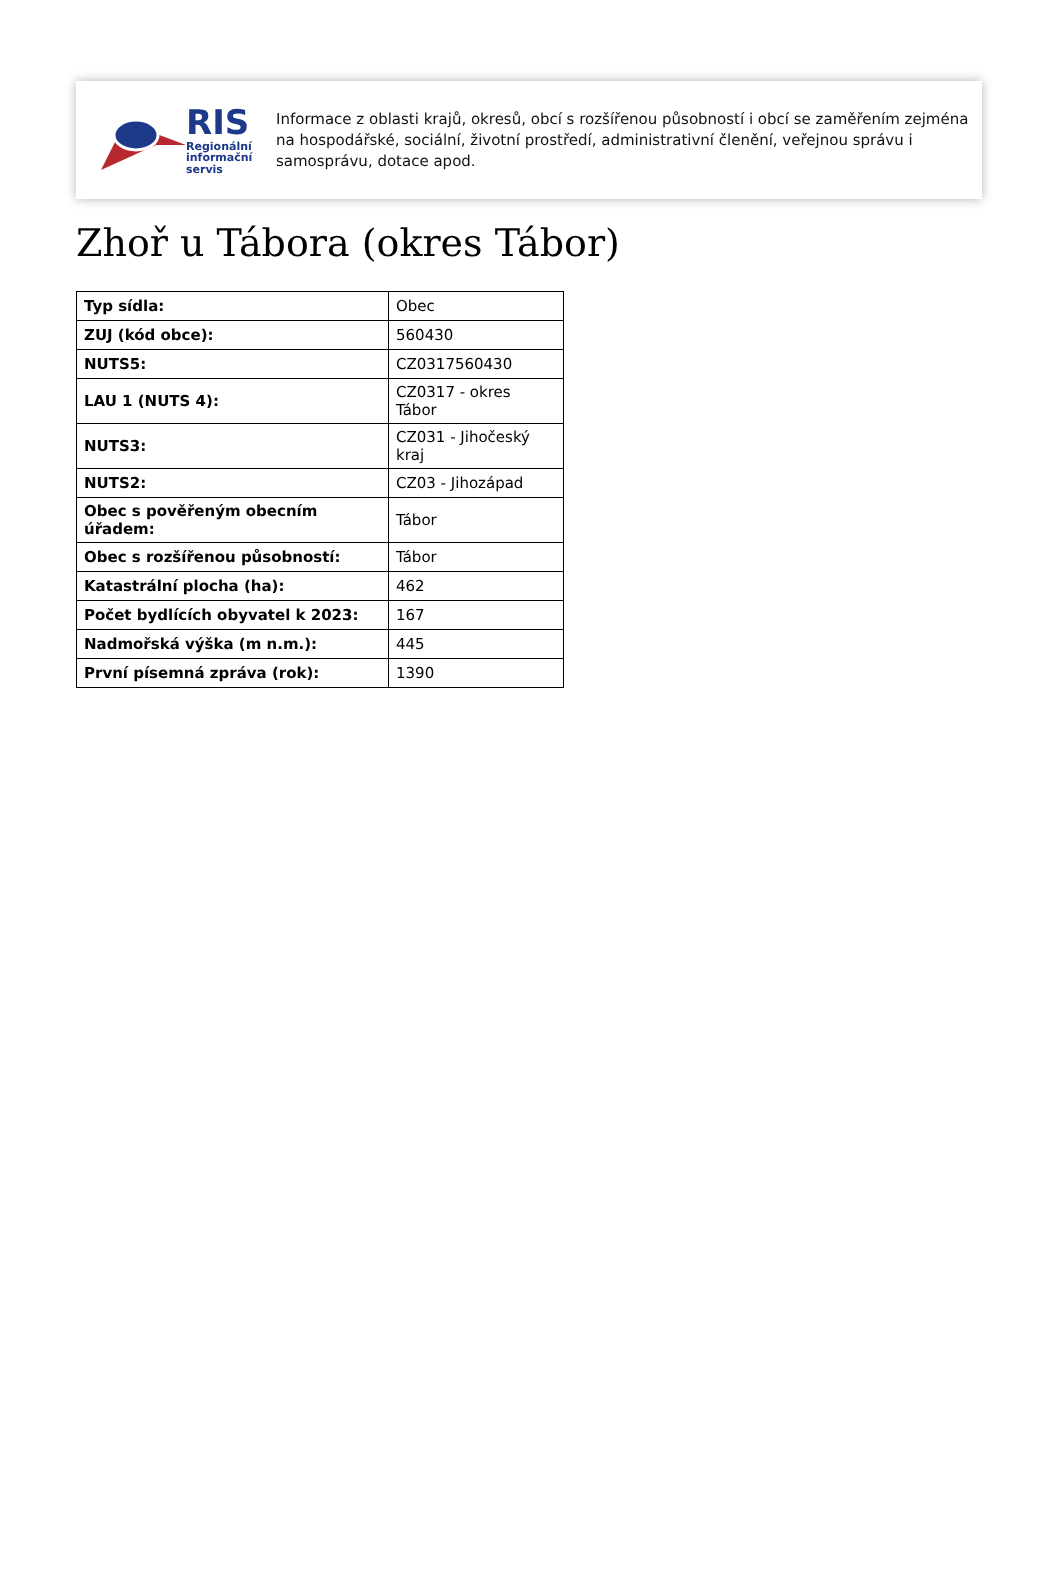RIS
Regionální
informační
servis
Informace z oblasti krajů, okresů, obcí s rozšířenou působností i obcí se zaměřením zejména na hospodářské, sociální, životní prostředí, administrativní členění, veřejnou správu i samosprávu, dotace apod.
Zhoř u Tábora (okres Tábor)
| Typ sídla: | Obec |
| ZUJ (kód obce): | 560430 |
| NUTS5: | CZ0317560430 |
| LAU 1 (NUTS 4): | CZ0317 - okres Tábor |
| NUTS3: | CZ031 - Jihočeský kraj |
| NUTS2: | CZ03 - Jihozápad |
| Obec s pověřeným obecním úřadem: | Tábor |
| Obec s rozšířenou působností: | Tábor |
| Katastrální plocha (ha): | 462 |
| Počet bydlících obyvatel k 2023: | 167 |
| Nadmořská výška (m n.m.): | 445 |
| První písemná zpráva (rok): | 1390 |